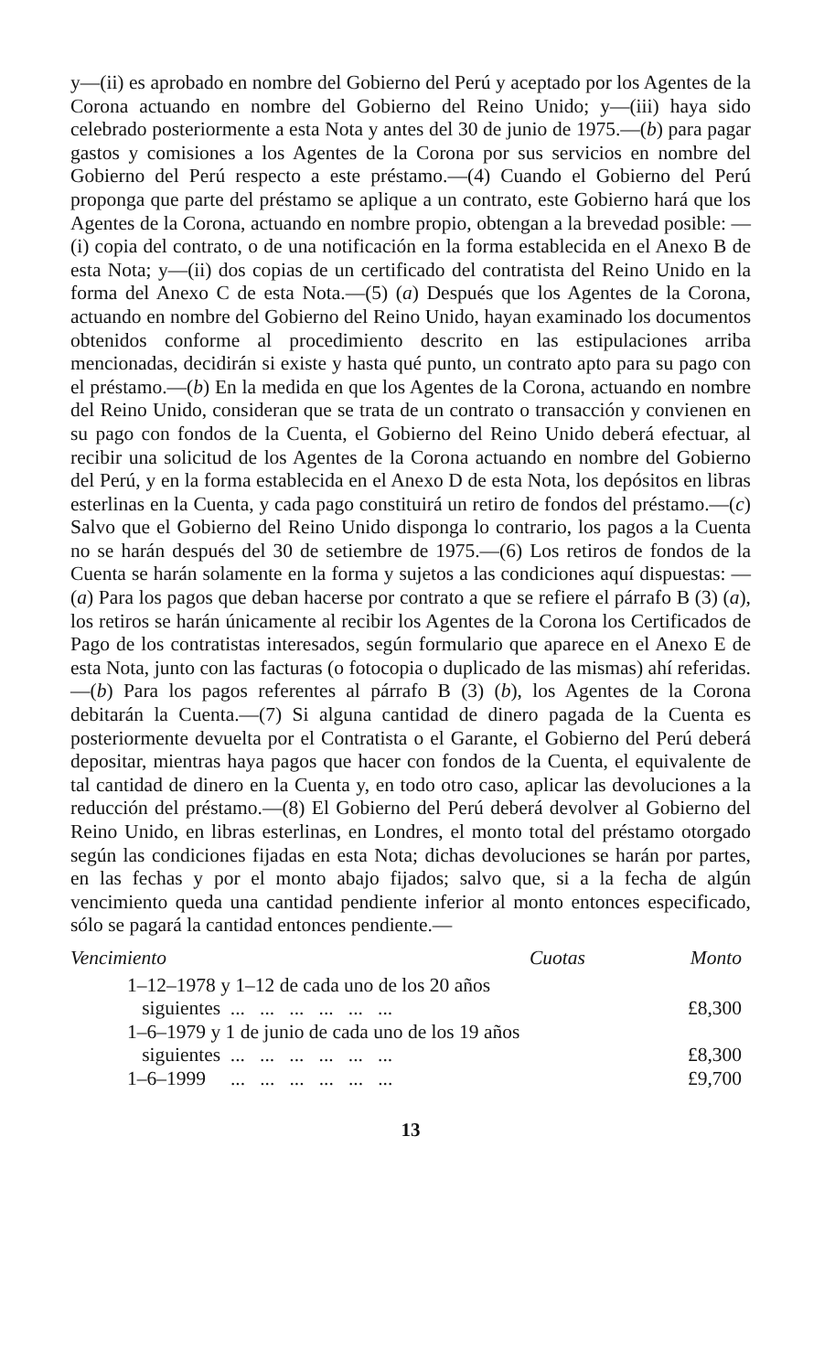y—(ii) es aprobado en nombre del Gobierno del Perú y aceptado por los Agentes de la Corona actuando en nombre del Gobierno del Reino Unido; y—(iii) haya sido celebrado posteriormente a esta Nota y antes del 30 de junio de 1975.—(b) para pagar gastos y comisiones a los Agentes de la Corona por sus servicios en nombre del Gobierno del Perú respecto a este préstamo.—(4) Cuando el Gobierno del Perú proponga que parte del préstamo se aplique a un contrato, este Gobierno hará que los Agentes de la Corona, actuando en nombre propio, obtengan a la brevedad posible: — (i) copia del contrato, o de una notificación en la forma establecida en el Anexo B de esta Nota; y—(ii) dos copias de un certificado del contratista del Reino Unido en la forma del Anexo C de esta Nota.—(5) (a) Después que los Agentes de la Corona, actuando en nombre del Gobierno del Reino Unido, hayan examinado los documentos obtenidos conforme al procedimiento descrito en las estipulaciones arriba mencionadas, decidirán si existe y hasta qué punto, un contrato apto para su pago con el préstamo.—(b) En la medida en que los Agentes de la Corona, actuando en nombre del Reino Unido, consideran que se trata de un contrato o transacción y convienen en su pago con fondos de la Cuenta, el Gobierno del Reino Unido deberá efectuar, al recibir una solicitud de los Agentes de la Corona actuando en nombre del Gobierno del Perú, y en la forma establecida en el Anexo D de esta Nota, los depósitos en libras esterlinas en la Cuenta, y cada pago constituirá un retiro de fondos del préstamo.—(c) Salvo que el Gobierno del Reino Unido disponga lo contrario, los pagos a la Cuenta no se harán después del 30 de setiembre de 1975.—(6) Los retiros de fondos de la Cuenta se harán solamente en la forma y sujetos a las condiciones aquí dispuestas: —(a) Para los pagos que deban hacerse por contrato a que se refiere el párrafo B (3) (a), los retiros se harán únicamente al recibir los Agentes de la Corona los Certificados de Pago de los contratistas interesados, según formulario que aparece en el Anexo E de esta Nota, junto con las facturas (o fotocopia o duplicado de las mismas) ahí referidas.—(b) Para los pagos referentes al párrafo B (3) (b), los Agentes de la Corona debitarán la Cuenta.—(7) Si alguna cantidad de dinero pagada de la Cuenta es posteriormente devuelta por el Contratista o el Garante, el Gobierno del Perú deberá depositar, mientras haya pagos que hacer con fondos de la Cuenta, el equivalente de tal cantidad de dinero en la Cuenta y, en todo otro caso, aplicar las devoluciones a la reducción del préstamo.—(8) El Gobierno del Perú deberá devolver al Gobierno del Reino Unido, en libras esterlinas, en Londres, el monto total del préstamo otorgado según las condiciones fijadas en esta Nota; dichas devoluciones se harán por partes, en las fechas y por el monto abajo fijados; salvo que, si a la fecha de algún vencimiento queda una cantidad pendiente inferior al monto entonces especificado, sólo se pagará la cantidad entonces pendiente.—
| Vencimiento | Cuotas | Monto |
| --- | --- | --- |
| 1–12–1978 y 1–12 de cada uno de los 20 años siguientes ... ... ... ... ... ... | | £8,300 |
| 1–6–1979 y 1 de junio de cada uno de los 19 años siguientes ... ... ... ... ... ... | | £8,300 |
| 1–6–1999 ... ... ... ... ... ... | | £9,700 |
13